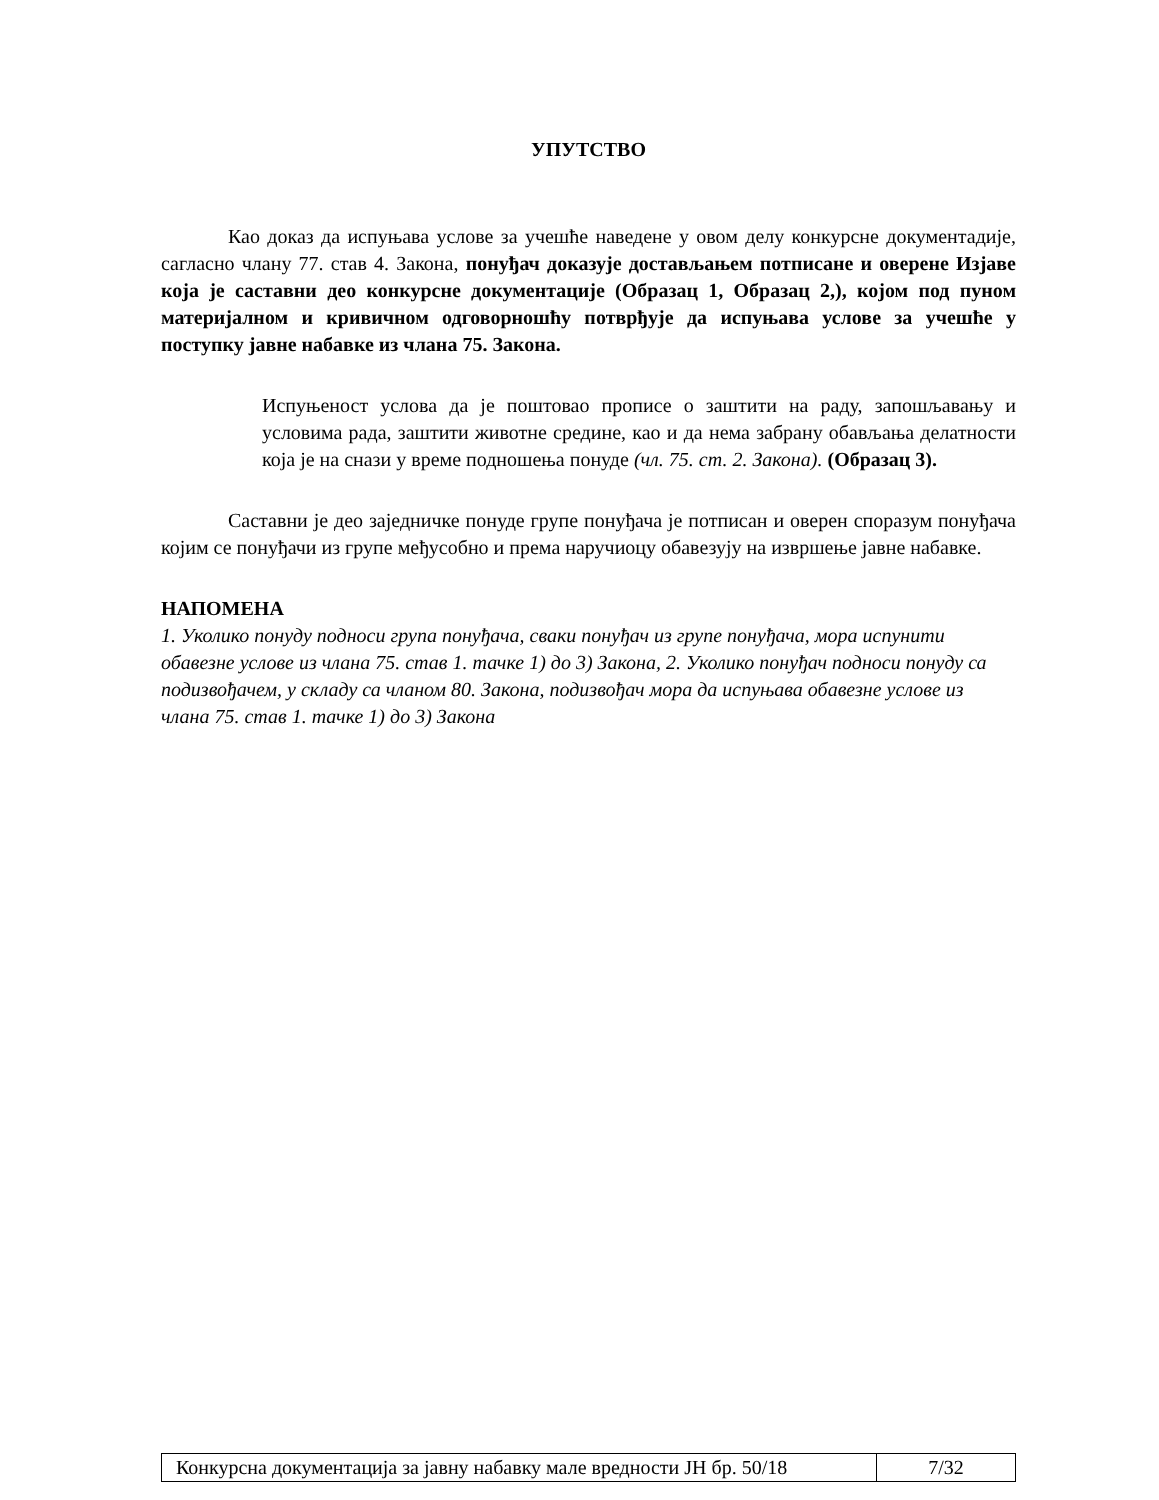УПУТСТВО
Као доказ да испуњава услове за учешће наведене у овом делу конкурсне документадије, сагласно члану 77. став 4. Закона, понуђач доказује достављањем потписане и оверене Изјаве која је саставни део конкурсне документације (Образац 1, Образац 2,), којом под пуном материјалном и кривичном одговорношћу потврђује да испуњава услове за учешће у поступку јавне набавке из члана 75. Закона.
Испуњеност услова да је поштовао прописе о заштити на раду, запошљавању и условима рада, заштити животне средине, као и да нема забрану обављања делатности која је на снази у време подношења понуде (чл. 75. ст. 2. Закона). (Образац 3).
Саставни је део заједничке понуде групе понуђача је потписан и оверен споразум понуђача којим се понуђачи из групе међусобно и према наручиоцу обавезују на извршење јавне набавке.
НАПОМЕНА
1. Уколико понуду подноси група понуђача, сваки понуђач из групе понуђача, мора испунити обавезне услове из члана 75. став 1. тачке 1) до 3) Закона, 2. Уколико понуђач подноси понуду са подизвођачем, у складу са чланом 80. Закона, подизвођач мора да испуњава обавезне услове из члана 75. став 1. тачке 1) до 3) Закона
| Конкурсна документација за јавну набавку мале вредности ЈН бр. 50/18 | 7/32 |